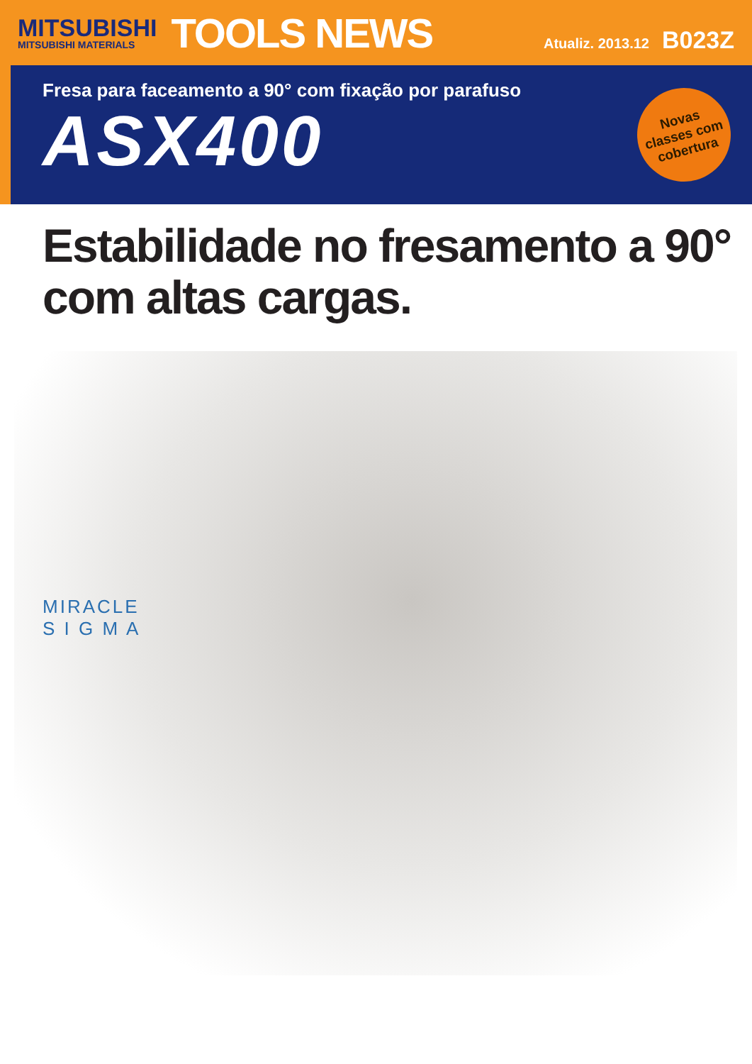MITSUBISHI
MITSUBISHI MATERIALS
TOOLS NEWS
Atualiz. 2013.12 B023Z
Fresa para faceamento a 90° com fixação por parafuso
ASX400
Novas
classes com
cobertura
Estabilidade no fresamento a 90°
com altas cargas.
MIRACLE
S I G M A